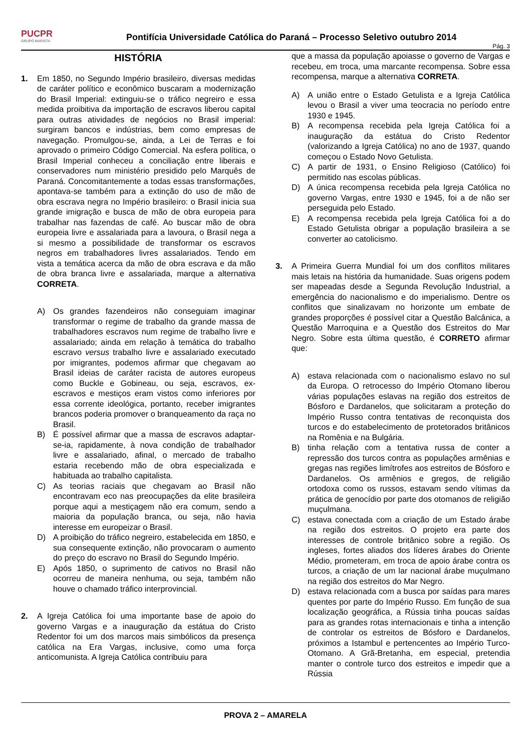PUCPR
GRUPO MARISTA
Pontifícia Universidade Católica do Paraná – Processo Seletivo outubro 2014
Pág. 3
HISTÓRIA
1. Em 1850, no Segundo Império brasileiro, diversas medidas de caráter político e econômico buscaram a modernização do Brasil Imperial: extinguiu-se o tráfico negreiro e essa medida proibitiva da importação de escravos liberou capital para outras atividades de negócios no Brasil imperial: surgiram bancos e indústrias, bem como empresas de navegação. Promulgou-se, ainda, a Lei de Terras e foi aprovado o primeiro Código Comercial. Na esfera política, o Brasil Imperial conheceu a conciliação entre liberais e conservadores num ministério presidido pelo Marquês de Paraná. Concomitantemente a todas essas transformações, apontava-se também para a extinção do uso de mão de obra escrava negra no Império brasileiro: o Brasil inicia sua grande imigração e busca de mão de obra europeia para trabalhar nas fazendas de café. Ao buscar mão de obra europeia livre e assalariada para a lavoura, o Brasil nega a si mesmo a possibilidade de transformar os escravos negros em trabalhadores livres assalariados. Tendo em vista a temática acerca da mão de obra escrava e da mão de obra branca livre e assalariada, marque a alternativa CORRETA.
A) Os grandes fazendeiros não conseguiam imaginar transformar o regime de trabalho da grande massa de trabalhadores escravos num regime de trabalho livre e assalariado; ainda em relação à temática do trabalho escravo versus trabalho livre e assalariado executado por imigrantes, podemos afirmar que chegavam ao Brasil ideias de caráter racista de autores europeus como Buckle e Gobineau, ou seja, escravos, ex-escravos e mestiços eram vistos como inferiores por essa corrente ideológica, portanto, receber imigrantes brancos poderia promover o branqueamento da raça no Brasil.
B) É possível afirmar que a massa de escravos adaptar-se-ia, rapidamente, à nova condição de trabalhador livre e assalariado, afinal, o mercado de trabalho estaria recebendo mão de obra especializada e habituada ao trabalho capitalista.
C) As teorias raciais que chegavam ao Brasil não encontravam eco nas preocupações da elite brasileira porque aqui a mestiçagem não era comum, sendo a maioria da população branca, ou seja, não havia interesse em europeizar o Brasil.
D) A proibição do tráfico negreiro, estabelecida em 1850, e sua consequente extinção, não provocaram o aumento do preço do escravo no Brasil do Segundo Império.
E) Após 1850, o suprimento de cativos no Brasil não ocorreu de maneira nenhuma, ou seja, também não houve o chamado tráfico interprovincial.
2. A Igreja Católica foi uma importante base de apoio do governo Vargas e a inauguração da estátua do Cristo Redentor foi um dos marcos mais simbólicos da presença católica na Era Vargas, inclusive, como uma força anticomunista. A Igreja Católica contribuiu para
que a massa da população apoiasse o governo de Vargas e recebeu, em troca, uma marcante recompensa. Sobre essa recompensa, marque a alternativa CORRETA.
A) A união entre o Estado Getulista e a Igreja Católica levou o Brasil a viver uma teocracia no período entre 1930 e 1945.
B) A recompensa recebida pela Igreja Católica foi a inauguração da estátua do Cristo Redentor (valorizando a Igreja Católica) no ano de 1937, quando começou o Estado Novo Getulista.
C) A partir de 1931, o Ensino Religioso (Católico) foi permitido nas escolas públicas.
D) A única recompensa recebida pela Igreja Católica no governo Vargas, entre 1930 e 1945, foi a de não ser perseguida pelo Estado.
E) A recompensa recebida pela Igreja Católica foi a do Estado Getulista obrigar a população brasileira a se converter ao catolicismo.
3. A Primeira Guerra Mundial foi um dos conflitos militares mais letais na história da humanidade. Suas origens podem ser mapeadas desde a Segunda Revolução Industrial, a emergência do nacionalismo e do imperialismo. Dentre os conflitos que sinalizavam no horizonte um embate de grandes proporções é possível citar a Questão Balcânica, a Questão Marroquina e a Questão dos Estreitos do Mar Negro. Sobre esta última questão, é CORRETO afirmar que:
A) estava relacionada com o nacionalismo eslavo no sul da Europa. O retrocesso do Império Otomano liberou várias populações eslavas na região dos estreitos de Bósforo e Dardanelos, que solicitaram a proteção do Império Russo contra tentativas de reconquista dos turcos e do estabelecimento de protetorados britânicos na Romênia e na Bulgária.
B) tinha relação com a tentativa russa de conter a repressão dos turcos contra as populações armênias e gregas nas regiões limítrofes aos estreitos de Bósforo e Dardanelos. Os armênios e gregos, de religião ortodoxa como os russos, estavam sendo vítimas da prática de genocídio por parte dos otomanos de religião muçulmana.
C) estava conectada com a criação de um Estado árabe na região dos estreitos. O projeto era parte dos interesses de controle britânico sobre a região. Os ingleses, fortes aliados dos líderes árabes do Oriente Médio, prometeram, em troca de apoio árabe contra os turcos, a criação de um lar nacional árabe muçulmano na região dos estreitos do Mar Negro.
D) estava relacionada com a busca por saídas para mares quentes por parte do Império Russo. Em função de sua localização geográfica, a Rússia tinha poucas saídas para as grandes rotas internacionais e tinha a intenção de controlar os estreitos de Bósforo e Dardanelos, próximos a Istambul e pertencentes ao Império Turco-Otomano. A Grã-Bretanha, em especial, pretendia manter o controle turco dos estreitos e impedir que a Rússia
PROVA 2 – AMARELA